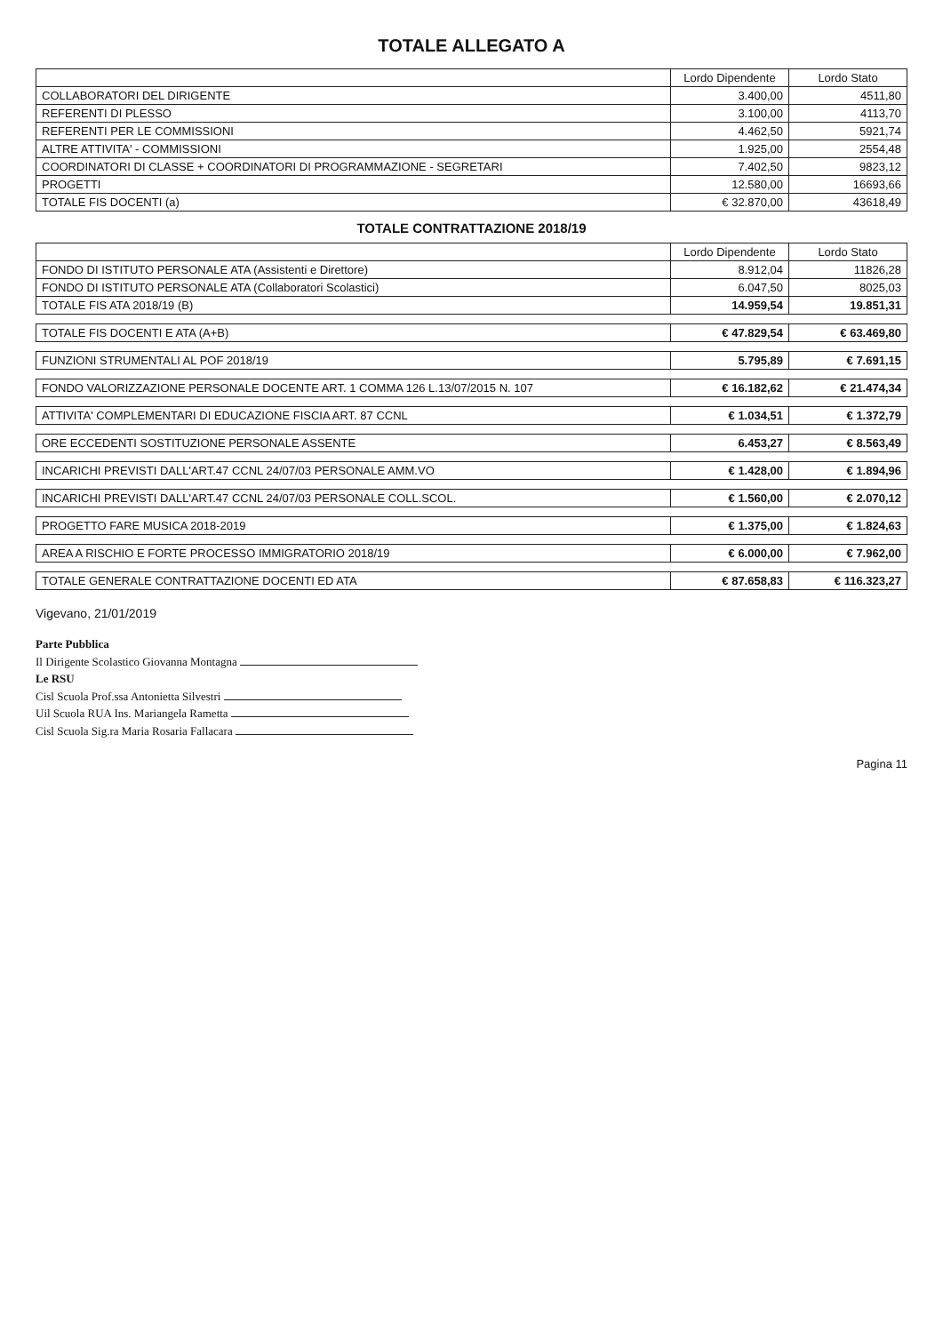TOTALE ALLEGATO A
| | Lordo Dipendente | Lordo Stato |
| --- | --- | --- |
| COLLABORATORI DEL DIRIGENTE | 3.400,00 | 4511,80 |
| REFERENTI DI PLESSO | 3.100,00 | 4113,70 |
| REFERENTI PER LE COMMISSIONI | 4.462,50 | 5921,74 |
| ALTRE ATTIVITA' - COMMISSIONI | 1.925,00 | 2554,48 |
| COORDINATORI DI CLASSE + COORDINATORI DI PROGRAMMAZIONE - SEGRETARI | 7.402,50 | 9823,12 |
| PROGETTI | 12.580,00 | 16693,66 |
| TOTALE FIS DOCENTI (a) | € 32.870,00 | 43618,49 |
TOTALE CONTRATTAZIONE 2018/19
| | Lordo Dipendente | Lordo Stato |
| --- | --- | --- |
| FONDO DI ISTITUTO PERSONALE ATA (Assistenti e Direttore) | 8.912,04 | 11826,28 |
| FONDO DI ISTITUTO PERSONALE ATA (Collaboratori Scolastici) | 6.047,50 | 8025,03 |
| TOTALE FIS ATA 2018/19 (B) | 14.959,54 | 19.851,31 |
| TOTALE FIS DOCENTI E ATA (A+B) | € 47.829,54 | € 63.469,80 |
| FUNZIONI STRUMENTALI AL POF 2018/19 | 5.795,89 | € 7.691,15 |
| FONDO VALORIZZAZIONE PERSONALE DOCENTE ART. 1 COMMA 126 L.13/07/2015 N. 107 | € 16.182,62 | € 21.474,34 |
| ATTIVITA' COMPLEMENTARI DI EDUCAZIONE FISCIA ART. 87 CCNL | € 1.034,51 | € 1.372,79 |
| ORE ECCEDENTI SOSTITUZIONE PERSONALE ASSENTE | 6.453,27 | € 8.563,49 |
| INCARICHI PREVISTI DALL'ART.47 CCNL 24/07/03 PERSONALE AMM.VO | € 1.428,00 | € 1.894,96 |
| INCARICHI PREVISTI DALL'ART.47 CCNL 24/07/03 PERSONALE COLL.SCOL. | € 1.560,00 | € 2.070,12 |
| PROGETTO FARE MUSICA 2018-2019 | € 1.375,00 | € 1.824,63 |
| AREA A RISCHIO E FORTE PROCESSO IMMIGRATORIO 2018/19 | € 6.000,00 | € 7.962,00 |
| TOTALE GENERALE CONTRATTAZIONE DOCENTI ED ATA | € 87.658,83 | € 116.323,27 |
Vigevano, 21/01/2019
Parte Pubblica
Il Dirigente Scolastico Giovanna Montagna
Le RSU
Cisl Scuola Prof.ssa Antonietta Silvestri
Uil Scuola RUA Ins. Mariangela Rametta
Cisl Scuola Sig.ra Maria Rosaria Fallacara
Pagina 11